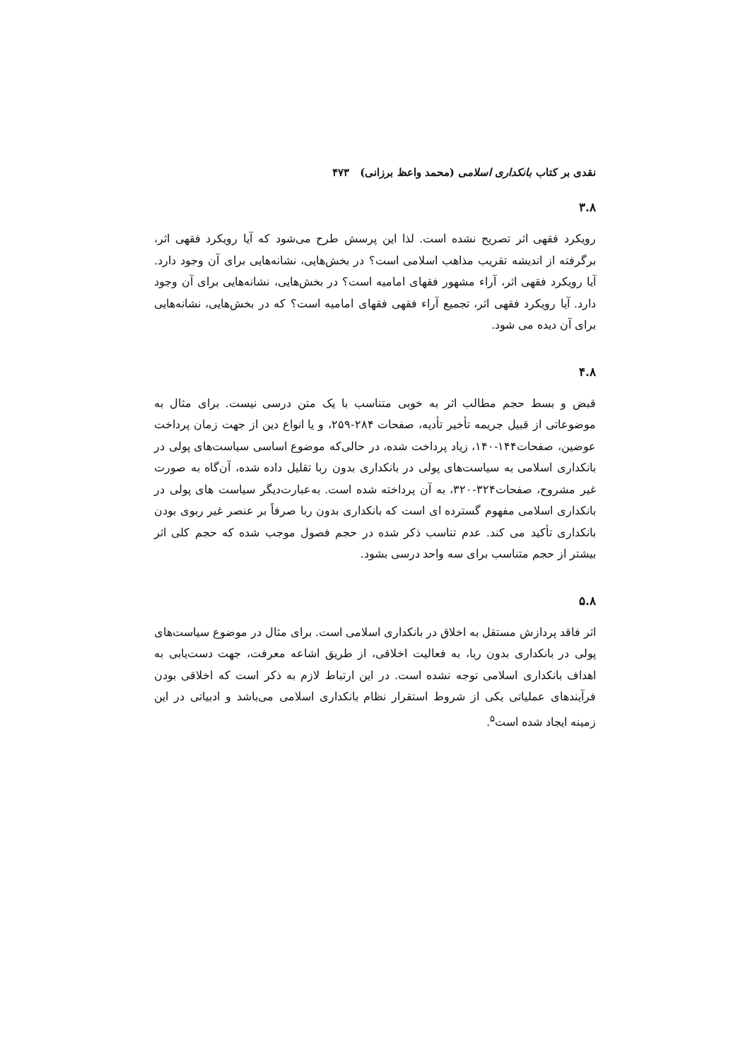نقدی بر کتاب بانکداری اسلامی (محمد واعظ برزانی) ۴۷۳
۳.۸
رویکرد فقهی اثر تصریح نشده است. لذا این پرسش طرح می‌شود که آیا رویکرد فقهی اثر، برگرفته از اندیشه تقریب مذاهب اسلامی است؟ در بخش‌هایی، نشانه‌هایی برای آن وجود دارد. آیا رویکرد فقهی اثر، آراء مشهور فقهای امامیه است؟ در بخش‌هایی، نشانه‌هایی برای آن وجود دارد. آیا رویکرد فقهی اثر، تجمیع آراء فقهی فقهای امامیه است؟ که در بخش‌هایی، نشانه‌هایی برای آن دیده می شود.
۴.۸
قبض و بسط حجم مطالب اثر به خوبی متناسب با یک متن درسی نیست. برای مثال به موضوعاتی از قبیل جریمه تأخیر تأدیه، صفحات ۲۸۴-۲۵۹، و یا انواع دین از جهت زمان پرداخت عوضین، صفحات۱۴۴-۱۴۰، زیاد پرداخت شده، در حالی‌که موضوع اساسی سیاست‌های پولی در بانکداری اسلامی به سیاست‌های پولی در بانکداری بدون ربا تقلیل داده شده، آن‌گاه به صورت غیر مشروح، صفحات۳۲۴-۳۲۰، به آن پرداخته شده است. به‌عبارت‌دیگر سیاست های پولی در بانکداری اسلامی مفهوم گسترده ای است که بانکداری بدون ربا صرفاً بر عنصر غیر ربوی بودن بانکداری تأکید می کند. عدم تناسب ذکر شده در حجم فصول موجب شده که حجم کلی اثر بیشتر از حجم متناسب برای سه واحد درسی بشود.
۵.۸
اثر فاقد پردازش مستقل به اخلاق در بانکداری اسلامی است. برای مثال در موضوع سیاست‌های پولی در بانکداری بدون ربا، به فعالیت اخلاقی، از طریق اشاعه معرفت، جهت دست‌یابی به اهداف بانکداری اسلامی توجه نشده است. در این ارتباط لازم به ذکر است که اخلاقی بودن فرآیندهای عملیاتی یکی از شروط استقرار نظام بانکداری اسلامی می‌باشد و ادبیاتی در این زمینه ایجاد شده است<sup>۵</sup>.